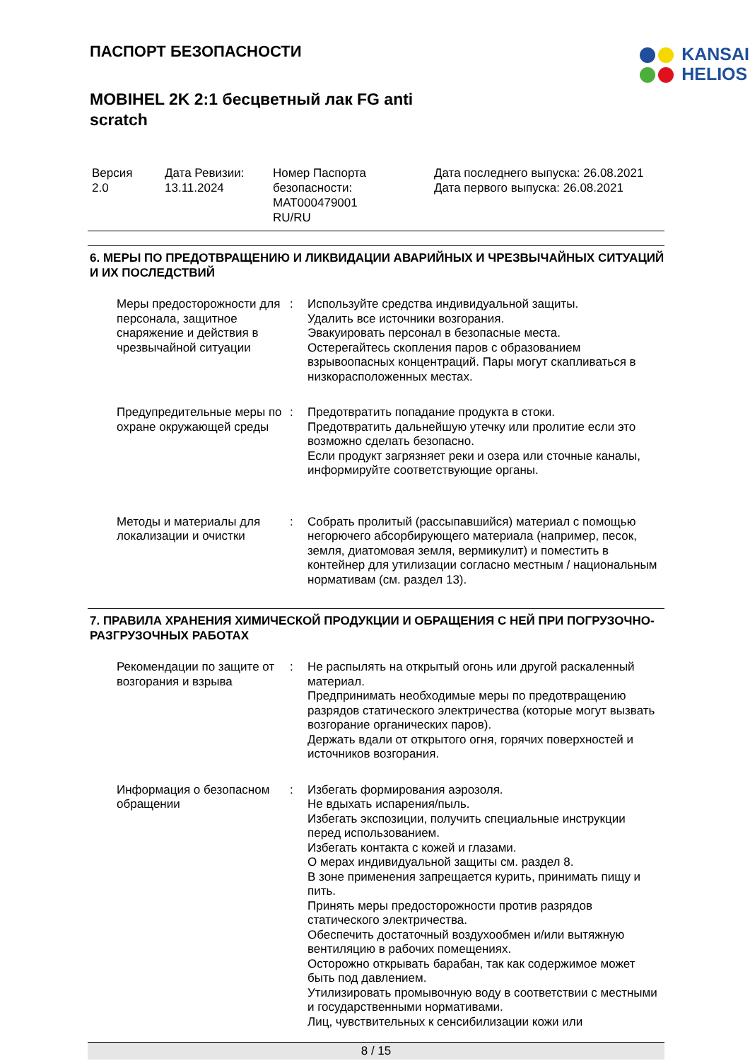KANSAI
HELIOS
ПАСПОРТ БЕЗОПАСНОСТИ
MOBIHEL 2K 2:1 бесцветный лак FG anti
scratch
Версия
2.0
Дата Ревизии:
13.11.2024
Номер Паспорта
безопасности:
MAT000479001
RU/RU
Дата последнего выпуска: 26.08.2021
Дата первого выпуска: 26.08.2021
6. МЕРЫ ПО ПРЕДОТВРАЩЕНИЮ И ЛИКВИДАЦИИ АВАРИЙНЫХ И ЧРЕЗВЫЧАЙНЫХ СИТУАЦИЙ И ИХ ПОСЛЕДСТВИЙ
Меры предосторожности для персонала, защитное снаряжение и действия в чрезвычайной ситуации
: Используйте средства индивидуальной защиты.
Удалить все источники возгорания.
Эвакуировать персонал в безопасные места.
Остерегайтесь скопления паров с образованием взрывоопасных концентраций. Пары могут скапливаться в низкорасположенных местах.
Предупредительные меры по охране окружающей среды
: Предотвратить попадание продукта в стоки.
Предотвратить дальнейшую утечку или пролитие если это возможно сделать безопасно.
Если продукт загрязняет реки и озера или сточные каналы, информируйте соответствующие органы.
Методы и материалы для локализации и очистки
: Собрать пролитый (рассыпавшийся) материал с помощью негорючего абсорбирующего материала (например, песок, земля, диатомовая земля, вермикулит) и поместить в контейнер для утилизации согласно местным / национальным нормативам (см. раздел 13).
7. ПРАВИЛА ХРАНЕНИЯ ХИМИЧЕСКОЙ ПРОДУКЦИИ И ОБРАЩЕНИЯ С НЕЙ ПРИ ПОГРУЗОЧНО-РАЗГРУЗОЧНЫХ РАБОТАХ
Рекомендации по защите от возгорания и взрыва
: Не распылять на открытый огонь или другой раскаленный материал.
Предпринимать необходимые меры по предотвращению разрядов статического электричества (которые могут вызвать возгорание органических паров).
Держать вдали от открытого огня, горячих поверхностей и источников возгорания.
Информация о безопасном обращении
: Избегать формирования аэрозоля.
Не вдыхать испарения/пыль.
Избегать экспозиции, получить специальные инструкции перед использованием.
Избегать контакта с кожей и глазами.
О мерах индивидуальной защиты см. раздел 8.
В зоне применения запрещается курить, принимать пищу и пить.
Принять меры предосторожности против разрядов статического электричества.
Обеспечить достаточный воздухообмен и/или вытяжную вентиляцию в рабочих помещениях.
Осторожно открывать барабан, так как содержимое может быть под давлением.
Утилизировать промывочную воду в соответствии с местными и государственными нормативами.
Лиц, чувствительных к сенсибилизации кожи или
8 / 15